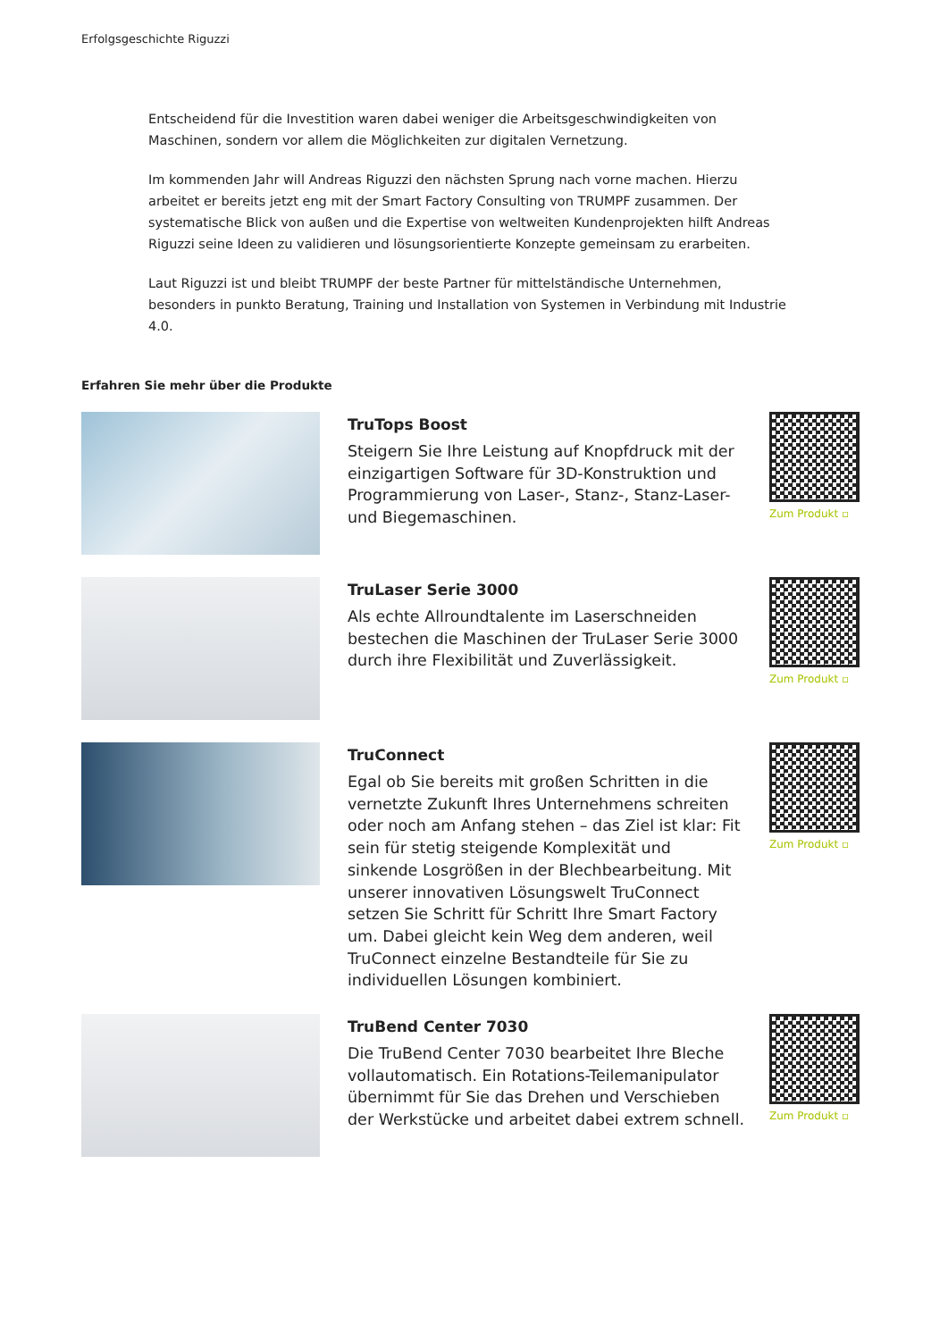Erfolgsgeschichte Riguzzi
Entscheidend für die Investition waren dabei weniger die Arbeitsgeschwindigkeiten von Maschinen, sondern vor allem die Möglichkeiten zur digitalen Vernetzung.
Im kommenden Jahr will Andreas Riguzzi den nächsten Sprung nach vorne machen. Hierzu arbeitet er bereits jetzt eng mit der Smart Factory Consulting von TRUMPF zusammen. Der systematische Blick von außen und die Expertise von weltweiten Kundenprojekten hilft Andreas Riguzzi seine Ideen zu validieren und lösungsorientierte Konzepte gemeinsam zu erarbeiten.
Laut Riguzzi ist und bleibt TRUMPF der beste Partner für mittelständische Unternehmen, besonders in punkto Beratung, Training und Installation von Systemen in Verbindung mit Industrie 4.0.
Erfahren Sie mehr über die Produkte
TruTops Boost
Steigern Sie Ihre Leistung auf Knopfdruck mit der einzigartigen Software für 3D-Konstruktion und Programmierung von Laser-, Stanz-, Stanz-Laser- und Biegemaschinen.
Zum Produkt ▫
TruLaser Serie 3000
Als echte Allroundtalente im Laserschneiden bestechen die Maschinen der TruLaser Serie 3000 durch ihre Flexibilität und Zuverlässigkeit.
Zum Produkt ▫
TruConnect
Egal ob Sie bereits mit großen Schritten in die vernetzte Zukunft Ihres Unternehmens schreiten oder noch am Anfang stehen – das Ziel ist klar: Fit sein für stetig steigende Komplexität und sinkende Losgrößen in der Blechbearbeitung. Mit unserer innovativen Lösungswelt TruConnect setzen Sie Schritt für Schritt Ihre Smart Factory um. Dabei gleicht kein Weg dem anderen, weil TruConnect einzelne Bestandteile für Sie zu individuellen Lösungen kombiniert.
Zum Produkt ▫
TruBend Center 7030
Die TruBend Center 7030 bearbeitet Ihre Bleche vollautomatisch. Ein Rotations-Teilemanipulator übernimmt für Sie das Drehen und Verschieben der Werkstücke und arbeitet dabei extrem schnell.
Zum Produkt ▫